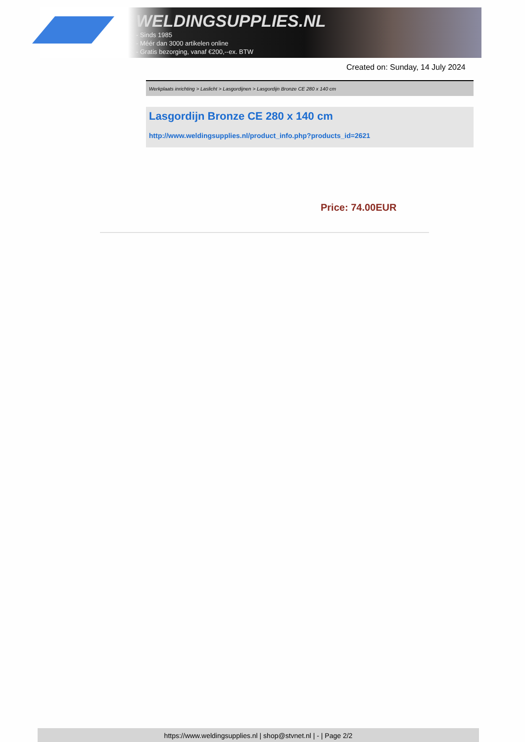WELDINGSUPPLIES.NL
- Sinds 1985
- Méér dan 3000 artikelen online
- Gratis bezorging, vanaf €200,--ex. BTW
Created on: Sunday, 14 July 2024
Werkplaats inrichting > Laslicht > Lasgordijnen > Lasgordijn Bronze CE 280 x 140 cm
Lasgordijn Bronze CE 280 x 140 cm
http://www.weldingsupplies.nl/product_info.php?products_id=2621
Price: 74.00EUR
https://www.weldingsupplies.nl | shop@stvnet.nl | - | Page 2/2